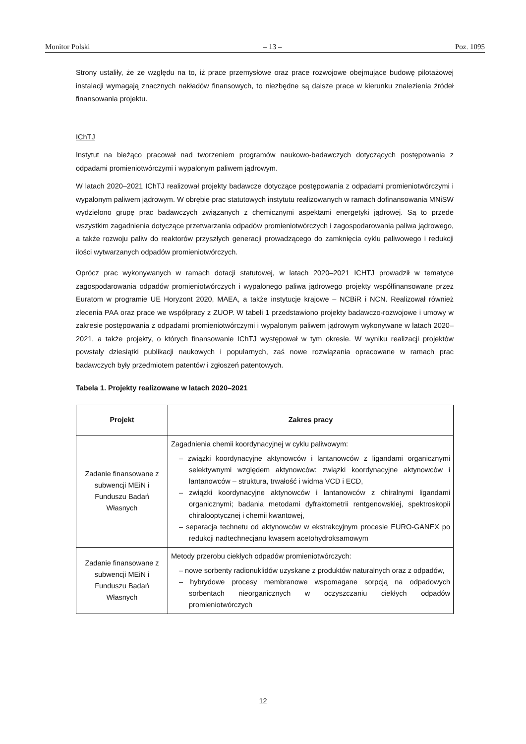Monitor Polski – 13 – Poz. 1095
Strony ustaliły, że ze względu na to, iż prace przemysłowe oraz prace rozwojowe obejmujące budowę pilotażowej instalacji wymagają znacznych nakładów finansowych, to niezbędne są dalsze prace w kierunku znalezienia źródeł finansowania projektu.
IChTJ
Instytut na bieżąco pracował nad tworzeniem programów naukowo-badawczych dotyczących postępowania z odpadami promieniotwórczymi i wypalonym paliwem jądrowym.
W latach 2020–2021 IChTJ realizował projekty badawcze dotyczące postępowania z odpadami promieniotwórczymi i wypalonym paliwem jądrowym. W obrębie prac statutowych instytutu realizowanych w ramach dofinansowania MNiSW wydzielono grupę prac badawczych związanych z chemicznymi aspektami energetyki jądrowej. Są to przede wszystkim zagadnienia dotyczące przetwarzania odpadów promieniotwórczych i zagospodarowania paliwa jądrowego, a także rozwoju paliw do reaktorów przyszłych generacji prowadzącego do zamknięcia cyklu paliwowego i redukcji ilości wytwarzanych odpadów promieniotwórczych.
Oprócz prac wykonywanych w ramach dotacji statutowej, w latach 2020–2021 ICHTJ prowadził w tematyce zagospodarowania odpadów promieniotwórczych i wypalonego paliwa jądrowego projekty współfinansowane przez Euratom w programie UE Horyzont 2020, MAEA, a także instytucje krajowe – NCBiR i NCN. Realizował również zlecenia PAA oraz prace we współpracy z ZUOP. W tabeli 1 przedstawiono projekty badawczo-rozwojowe i umowy w zakresie postępowania z odpadami promieniotwórczymi i wypalonym paliwem jądrowym wykonywane w latach 2020–2021, a także projekty, o których finansowanie IChTJ występował w tym okresie. W wyniku realizacji projektów powstały dziesiątki publikacji naukowych i popularnych, zaś nowe rozwiązania opracowane w ramach prac badawczych były przedmiotem patentów i zgłoszeń patentowych.
Tabela 1. Projekty realizowane w latach 2020–2021
| Projekt | Zakres pracy |
| --- | --- |
| Zadanie finansowane z subwencji MEiN i Funduszu Badań Własnych | Zagadnienia chemii koordynacyjnej w cyklu paliwowym: – związki koordynacyjne aktynowców i lantanowców z ligandami organicznymi selektywnymi względem aktynowców: związki koordynacyjne aktynowców i lantanowców – struktura, trwałość i widma VCD i ECD, – związki koordynacyjne aktynowców i lantanowców z chiralnymi ligandami organicznymi; badania metodami dyfraktometrii rentgenowskiej, spektroskopii chiralooptycznej i chemii kwantowej, – separacja technetu od aktynowców w ekstrakcyjnym procesie EURO-GANEX po redukcji nadtechnecjanu kwasem acetohydroksamowym |
| Zadanie finansowane z subwencji MEiN i Funduszu Badań Własnych | Metody przerobu ciekłych odpadów promieniotwórczych: – nowe sorbenty radionuklidów uzyskane z produktów naturalnych oraz z odpadów, – hybrydowe procesy membranowe wspomagane sorpcją na odpadowych sorbentach nieorganicznych w oczyszczaniu ciekłych odpadów promieniotwórczych |
12